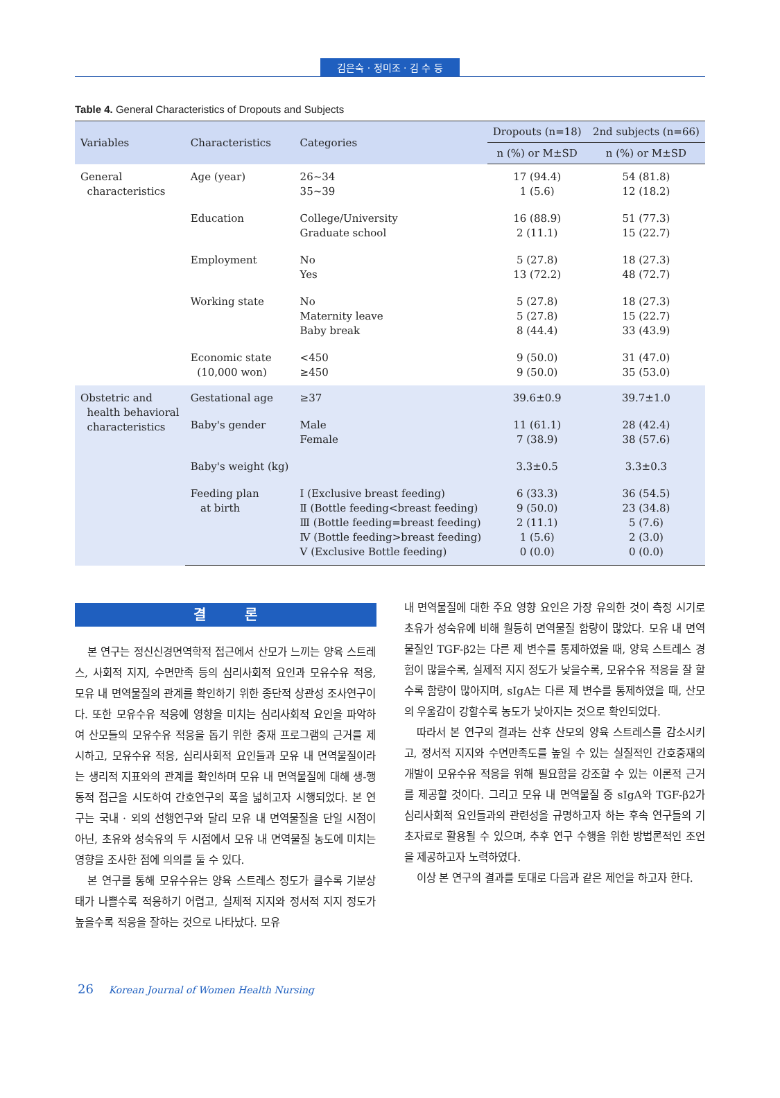김은숙 · 정미조 · 김 수 등
Table 4. General Characteristics of Dropouts and Subjects
| Variables | Characteristics | Categories | Dropouts (n=18) | 2nd subjects (n=66) |
| --- | --- | --- | --- | --- |
| | | | n (%) or M±SD | n (%) or M±SD |
| General characteristics | Age (year) | 26~34 35~39 | 17 (94.4) 1 (5.6) | 54 (81.8) 12 (18.2) |
| | Education | College/University Graduate school | 16 (88.9) 2 (11.1) | 51 (77.3) 15 (22.7) |
| | Employment | No Yes | 5 (27.8) 13 (72.2) | 18 (27.3) 48 (72.7) |
| | Working state | No Maternity leave Baby break | 5 (27.8) 5 (27.8) 8 (44.4) | 18 (27.3) 15 (22.7) 33 (43.9) |
| | Economic state (10,000 won) | <450 ≥450 | 9 (50.0) 9 (50.0) | 31 (47.0) 35 (53.0) |
| Obstetric and health behavioral characteristics | Gestational age | ≥37 | 39.6±0.9 | 39.7±1.0 |
| | Baby's gender | Male Female | 11 (61.1) 7 (38.9) | 28 (42.4) 38 (57.6) |
| | Baby's weight (kg) | | 3.3±0.5 | 3.3±0.3 |
| | Feeding plan at birth | Ⅰ (Exclusive breast feeding) Ⅱ (Bottle feeding<breast feeding) Ⅲ (Bottle feeding=breast feeding) Ⅳ (Bottle feeding>breast feeding) Ⅴ (Exclusive Bottle feeding) | 6 (33.3) 9 (50.0) 2 (11.1) 1 (5.6) 0 (0.0) | 36 (54.5) 23 (34.8) 5 (7.6) 2 (3.0) 0 (0.0) |
결 론
본 연구는 정신신경면역학적 접근에서 산모가 느끼는 양육 스트레스, 사회적 지지, 수면만족 등의 심리사회적 요인과 모유수유 적응, 모유 내 면역물질의 관계를 확인하기 위한 종단적 상관성 조사연구이다. 또한 모유수유 적응에 영향을 미치는 심리사회적 요인을 파악하여 산모들의 모유수유 적응을 돕기 위한 중재 프로그램의 근거를 제시하고, 모유수유 적응, 심리사회적 요인들과 모유 내 면역물질이라는 생리적 지표와의 관계를 확인하며 모유 내 면역물질에 대해 생-행동적 접근을 시도하여 간호연구의 폭을 넓히고자 시행되었다. 본 연구는 국내 · 외의 선행연구와 달리 모유 내 면역물질을 단일 시점이 아닌, 초유와 성숙유의 두 시점에서 모유 내 면역물질 농도에 미치는 영향을 조사한 점에 의의를 둘 수 있다.
본 연구를 통해 모유수유는 양육 스트레스 정도가 클수록 기분상태가 나쁠수록 적응하기 어렵고, 실제적 지지와 정서적 지지 정도가 높을수록 적응을 잘하는 것으로 나타났다. 모유
내 면역물질에 대한 주요 영향 요인은 가장 유의한 것이 측정 시기로 초유가 성숙유에 비해 월등히 면역물질 함량이 많았다. 모유 내 면역물질인 TGF-β2는 다른 제 변수를 통제하였을 때, 양육 스트레스 경험이 많을수록, 실제적 지지 정도가 낮을수록, 모유수유 적응을 잘 할수록 함량이 많아지며, sIgA는 다른 제 변수를 통제하였을 때, 산모의 우울감이 강할수록 농도가 낮아지는 것으로 확인되었다.
따라서 본 연구의 결과는 산후 산모의 양육 스트레스를 감소시키고, 정서적 지지와 수면만족도를 높일 수 있는 실질적인 간호중재의 개발이 모유수유 적응을 위해 필요함을 강조할 수 있는 이론적 근거를 제공할 것이다. 그리고 모유 내 면역물질 중 sIgA와 TGF-β2가 심리사회적 요인들과의 관련성을 규명하고자 하는 후속 연구들의 기초자료로 활용될 수 있으며, 추후 연구 수행을 위한 방법론적인 조언을 제공하고자 노력하였다.
이상 본 연구의 결과를 토대로 다음과 같은 제언을 하고자 한다.
26 Korean Journal of Women Health Nursing